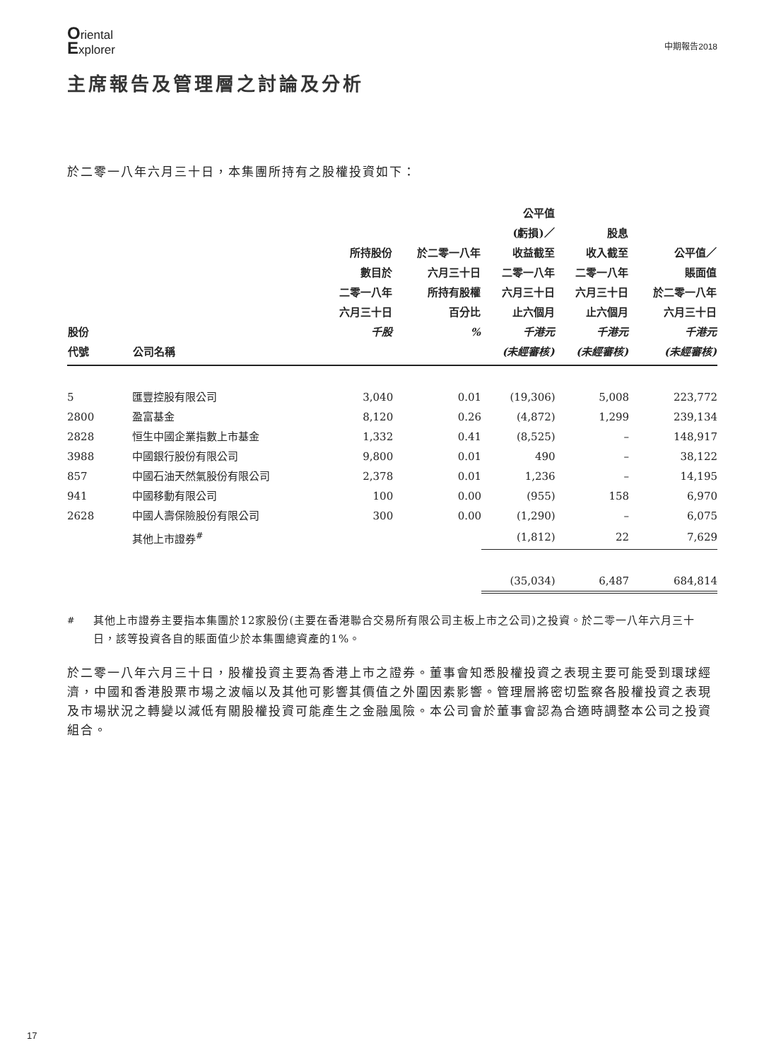Oriental
Explorer
中期報告2018
主席報告及管理層之討論及分析
於二零一八年六月三十日，本集團所持有之股權投資如下：
| 股份 代號 | 公司名稱 | 所持股份 數目於 二零一八年 六月三十日 千股 | 於二零一八年 六月三十日 所持有股權 百分比 % | 公平值 (虧損)／ 收益截至 二零一八年 六月三十日 止六個月 千港元 (未經審核) | 股息 收入截至 二零一八年 六月三十日 止六個月 千港元 (未經審核) | 公平值／ 賬面值 於二零一八年 六月三十日 千港元 (未經審核) |
| --- | --- | --- | --- | --- | --- | --- |
| 5 | 匯豐控股有限公司 | 3,040 | 0.01 | (19,306) | 5,008 | 223,772 |
| 2800 | 盈富基金 | 8,120 | 0.26 | (4,872) | 1,299 | 239,134 |
| 2828 | 恒生中國企業指數上市基金 | 1,332 | 0.41 | (8,525) | – | 148,917 |
| 3988 | 中國銀行股份有限公司 | 9,800 | 0.01 | 490 | – | 38,122 |
| 857 | 中國石油天然氣股份有限公司 | 2,378 | 0.01 | 1,236 | – | 14,195 |
| 941 | 中國移動有限公司 | 100 | 0.00 | (955) | 158 | 6,970 |
| 2628 | 中國人壽保險股份有限公司 | 300 | 0.00 | (1,290) | – | 6,075 |
| | 其他上市證券<sup>#</sup> | | | (1,812) | 22 | 7,629 |
| | | | | (35,034) | 6,487 | 684,814 |
<sup>#</sup> 其他上市證券主要指本集團於12家股份(主要在香港聯合交易所有限公司主板上市之公司)之投資。於二零一八年六月三十日，該等投資各自的賬面值少於本集團總資產的1%。
於二零一八年六月三十日，股權投資主要為香港上市之證券。董事會知悉股權投資之表現主要可能受到環球經濟，中國和香港股票市場之波幅以及其他可影響其價值之外圍因素影響。管理層將密切監察各股權投資之表現及市場狀況之轉變以減低有關股權投資可能產生之金融風險。本公司會於董事會認為合適時調整本公司之投資組合。
17